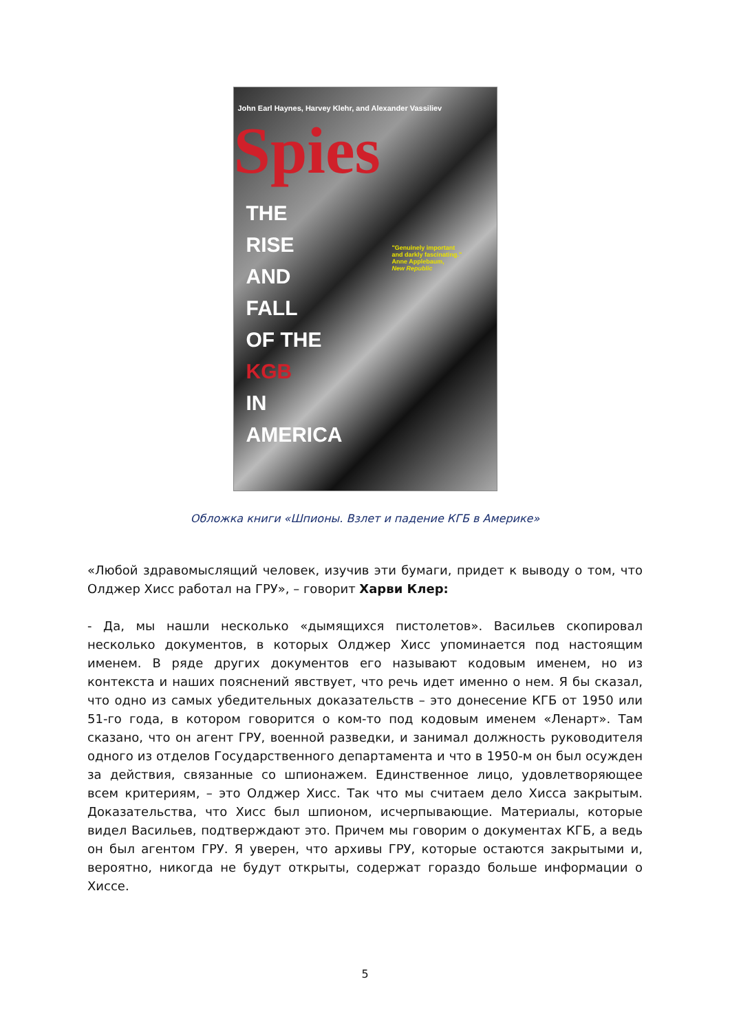John Earl Haynes, Harvey Klehr, and Alexander Vassiliev
Spies
THE
RISE
AND
FALL
OF THE
KGB
IN
AMERICA
"Genuinely important
and darkly fascinating."
Anne Applebaum,
New Republic
Обложка книги «Шпионы. Взлет и падение КГБ в Америке»
«Любой здравомыслящий человек, изучив эти бумаги, придет к выводу о том, что Олджер Хисс работал на ГРУ», – говорит Харви Клер:
- Да, мы нашли несколько «дымящихся пистолетов». Васильев скопировал несколько документов, в которых Олджер Хисс упоминается под настоящим именем. В ряде других документов его называют кодовым именем, но из контекста и наших пояснений явствует, что речь идет именно о нем. Я бы сказал, что одно из самых убедительных доказательств – это донесение КГБ от 1950 или 51-го года, в котором говорится о ком-то под кодовым именем «Ленарт». Там сказано, что он агент ГРУ, военной разведки, и занимал должность руководителя одного из отделов Государственного департамента и что в 1950-м он был осужден за действия, связанные со шпионажем. Единственное лицо, удовлетворяющее всем критериям, – это Олджер Хисс. Так что мы считаем дело Хисса закрытым. Доказательства, что Хисс был шпионом, исчерпывающие. Материалы, которые видел Васильев, подтверждают это. Причем мы говорим о документах КГБ, а ведь он был агентом ГРУ. Я уверен, что архивы ГРУ, которые остаются закрытыми и, вероятно, никогда не будут открыты, содержат гораздо больше информации о Хиссе.
5